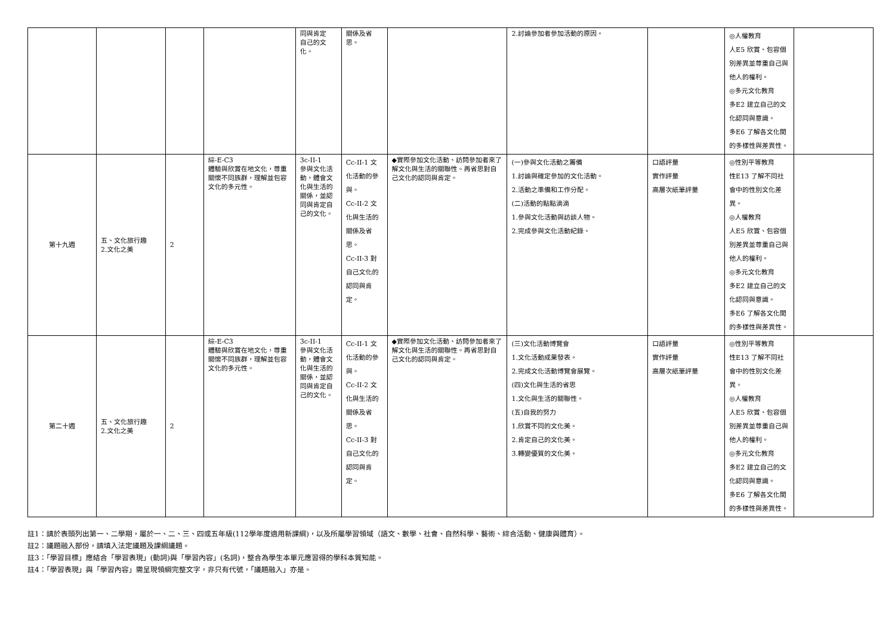| | | | | 同與肯定 自己的文 化。 | 關係及省 思。 | | 2.討論參加者參加活動的原因。 | | ◎人權教育 人E5 欣賞、包容個別差異並尊重自己與他人的權利。 ◎多元文化教育 多E2 建立自己的文化認同與意識。 多E6 了解各文化間的多樣性與差異性。 | |
| 第十九週 | 五、文化旅行趣 2.文化之美 | 2 | 綜-E-C3 體驗與欣賞在地文化，尊重關懷不同族群，理解並包容文化的多元性。 | 3c-II-1 參與文化活動，體會文化與生活的關係，並認同與肯定自己的文化。 | Cc-II-1 文化活動的參與。 Cc-II-2 文化與生活的關係及省思。 Cc-II-3 對自己文化的認同與肯定。 | ◆實際參加文化活動、訪問參加者來了解文化與生活的關聯性。再省思對自己文化的認同與肯定。 | (一)參與文化活動之籌備 1.討論與確定參加的文化活動。 2.活動之準備和工作分配。 (二)活動的點點滴滴 1.參與文化活動與訪談人物。 2.完成參與文化活動紀錄。 | 口語評量 實作評量 高層次紙筆評量 | ◎性別平等教育 性E13 了解不同社會中的性別文化差異。 ◎人權教育 人E5 欣賞、包容個別差異並尊重自己與他人的權利。 ◎多元文化教育 多E2 建立自己的文化認同與意識。 多E6 了解各文化間的多樣性與差異性。 | |
| 第二十週 | 五、文化旅行趣 2.文化之美 | 2 | 綜-E-C3 體驗與欣賞在地文化，尊重關懷不同族群，理解並包容文化的多元性。 | 3c-II-1 參與文化活動，體會文化與生活的關係，並認同與肯定自己的文化。 | Cc-II-1 文化活動的參與。 Cc-II-2 文化與生活的關係及省思。 Cc-II-3 對自己文化的認同與肯定。 | ◆實際參加文化活動、訪問參加者來了解文化與生活的關聯性。再省思對自己文化的認同與肯定。 | (三)文化活動博覽會 1.文化活動成果發表。 2.完成文化活動博覽會展覽。 (四)文化與生活的省思 1.文化與生活的關聯性。 (五)自我的努力 1.欣賞不同的文化美。 2.肯定自己的文化美。 3.轉變優質的文化美。 | 口語評量 實作評量 高層次紙筆評量 | ◎性別平等教育 性E13 了解不同社會中的性別文化差異。 ◎人權教育 人E5 欣賞、包容個別差異並尊重自己與他人的權利。 ◎多元文化教育 多E2 建立自己的文化認同與意識。 多E6 了解各文化間的多樣性與差異性。 | |
註1：請於表頭列出第一、二學期，屬於一、二、三、四或五年級(112學年度適用新課綱)，以及所屬學習領域（語文、數學、社會、自然科學、藝術、綜合活動、健康與體育）。
註2：議題融入部份，請填入法定議題及課綱議題。
註3：「學習目標」應結合「學習表現」(動詞)與「學習內容」(名詞)，整合為學生本單元應習得的學科本質知能。
註4：「學習表現」與「學習內容」需呈現領綱完整文字，非只有代號，「議題融入」亦是。